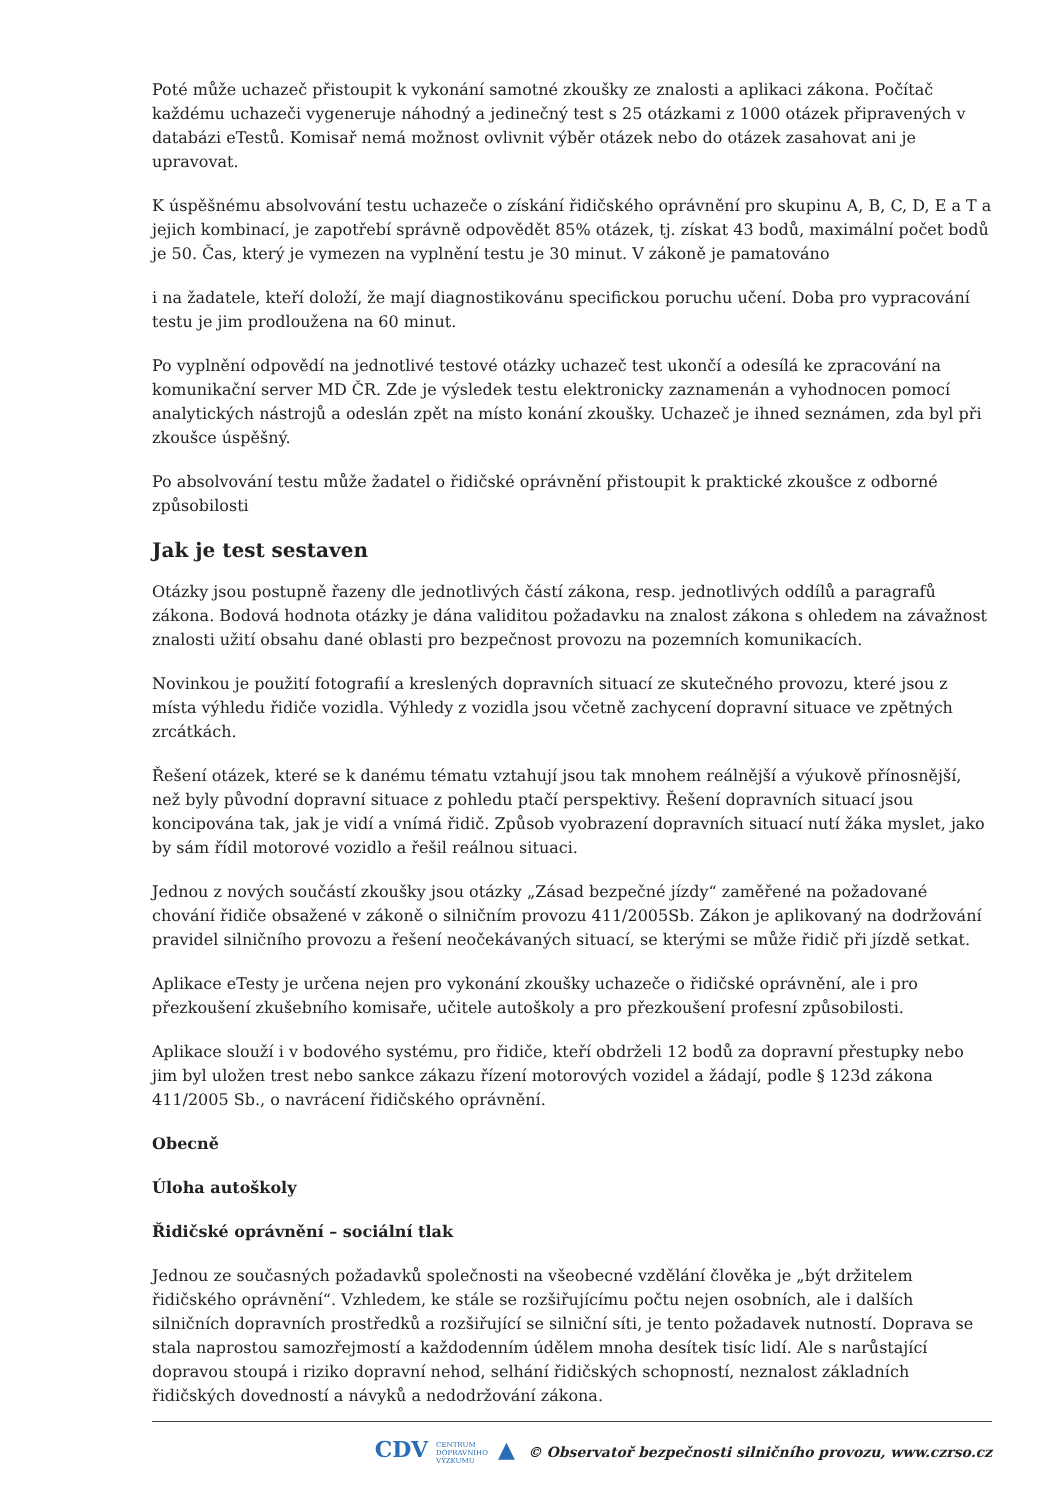Poté může uchazeč přistoupit k vykonání samotné zkoušky ze znalosti a aplikaci zákona. Počítač každému uchazeči vygeneruje náhodný a jedinečný test s 25 otázkami z 1000 otázek připravených v databázi eTestů. Komisař nemá možnost ovlivnit výběr otázek nebo do otázek zasahovat ani je upravovat.
K úspěšnému absolvování testu uchazeče o získání řidičského oprávnění pro skupinu A, B, C, D, E a T a jejich kombinací, je zapotřebí správně odpovědět 85% otázek, tj. získat 43 bodů, maximální počet bodů je 50. Čas, který je vymezen na vyplnění testu je 30 minut. V zákoně je pamatováno
i na žadatele, kteří doloží, že mají diagnostikovánu specifickou poruchu učení. Doba pro vypracování testu je jim prodloužena na 60 minut.
Po vyplnění odpovědí na jednotlivé testové otázky uchazeč test ukončí a odesílá ke zpracování na komunikační server MD ČR. Zde je výsledek testu elektronicky zaznamenán a vyhodnocen pomocí analytických nástrojů a odeslán zpět na místo konání zkoušky. Uchazeč je ihned seznámen, zda byl při zkoušce úspěšný.
Po absolvování testu může žadatel o řidičské oprávnění přistoupit k praktické zkoušce z odborné způsobilosti
Jak je test sestaven
Otázky jsou postupně řazeny dle jednotlivých částí zákona, resp. jednotlivých oddílů a paragrafů zákona. Bodová hodnota otázky je dána validitou požadavku na znalost zákona s ohledem na závažnost znalosti užití obsahu dané oblasti pro bezpečnost provozu na pozemních komunikacích.
Novinkou je použití fotografií a kreslených dopravních situací ze skutečného provozu, které jsou z místa výhledu řidiče vozidla. Výhledy z vozidla jsou včetně zachycení dopravní situace ve zpětných zrcátkách.
Řešení otázek, které se k danému tématu vztahují jsou tak mnohem reálnější a výukově přínosnější, než byly původní dopravní situace z pohledu ptačí perspektivy. Řešení dopravních situací jsou koncipována tak, jak je vidí a vnímá řidič. Způsob vyobrazení dopravních situací nutí žáka myslet, jako by sám řídil motorové vozidlo a řešil reálnou situaci.
Jednou z nových součástí zkoušky jsou otázky „Zásad bezpečné jízdy“ zaměřené na požadované chování řidiče obsažené v zákoně o silničním provozu 411/2005Sb. Zákon je aplikovaný na dodržování pravidel silničního provozu a řešení neočekávaných situací, se kterými se může řidič při jízdě setkat.
Aplikace eTesty je určena nejen pro vykonání zkoušky uchazeče o řidičské oprávnění, ale i pro přezkoušení zkušebního komisaře, učitele autoškoly a pro přezkoušení profesní způsobilosti.
Aplikace slouží i v bodového systému, pro řidiče, kteří obdrželi 12 bodů za dopravní přestupky nebo jim byl uložen trest nebo sankce zákazu řízení motorových vozidel a žádají, podle § 123d zákona 411/2005 Sb., o navrácení řidičského oprávnění.
Obecně
Úloha autoškoly
Řidičské oprávnění – sociální tlak
Jednou ze současných požadavků společnosti na všeobecné vzdělání člověka je „být držitelem řidičského oprávnění“. Vzhledem, ke stále se rozšiřujícímu počtu nejen osobních, ale i dalších silničních dopravních prostředků a rozšiřující se silniční síti, je tento požadavek nutností. Doprava se stala naprostou samozřejmostí a každodenním údělem mnoha desítek tisíc lidí. Ale s narůstající dopravou stoupá i riziko dopravní nehod, selhání řidičských schopností, neznalost základních řidičských dovedností a návyků a nedodržování zákona.
CDV CENTRUM
DOPRAVNÍHO
VÝZKUMU ▲ © Observatoř bezpečnosti silničního provozu, www.czrso.cz